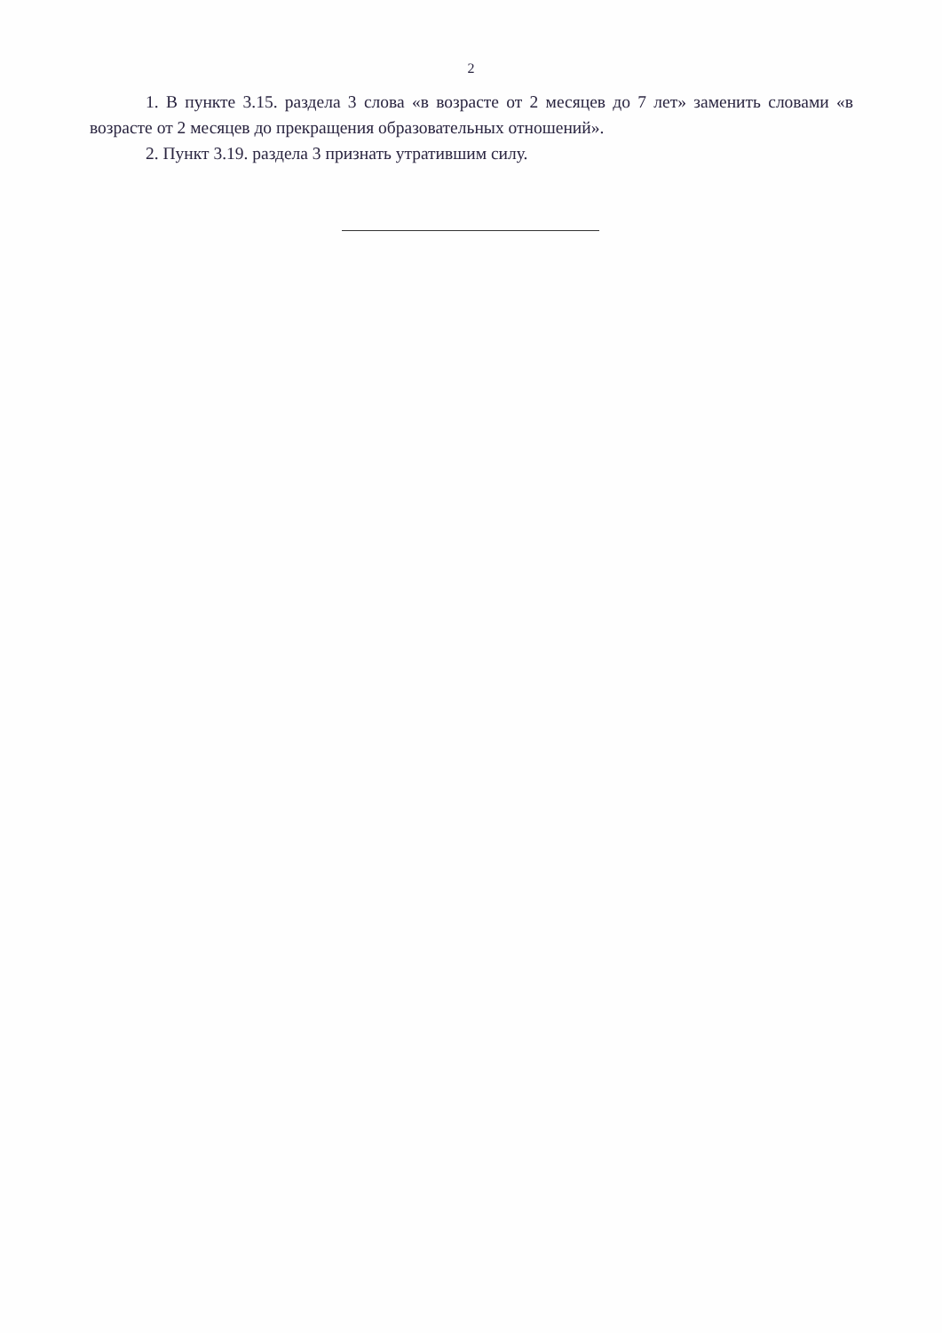2
1. В пункте 3.15. раздела 3 слова «в возрасте от 2 месяцев до 7 лет» заменить словами «в возрасте от 2 месяцев до прекращения образовательных отношений».
2. Пункт 3.19. раздела 3 признать утратившим силу.